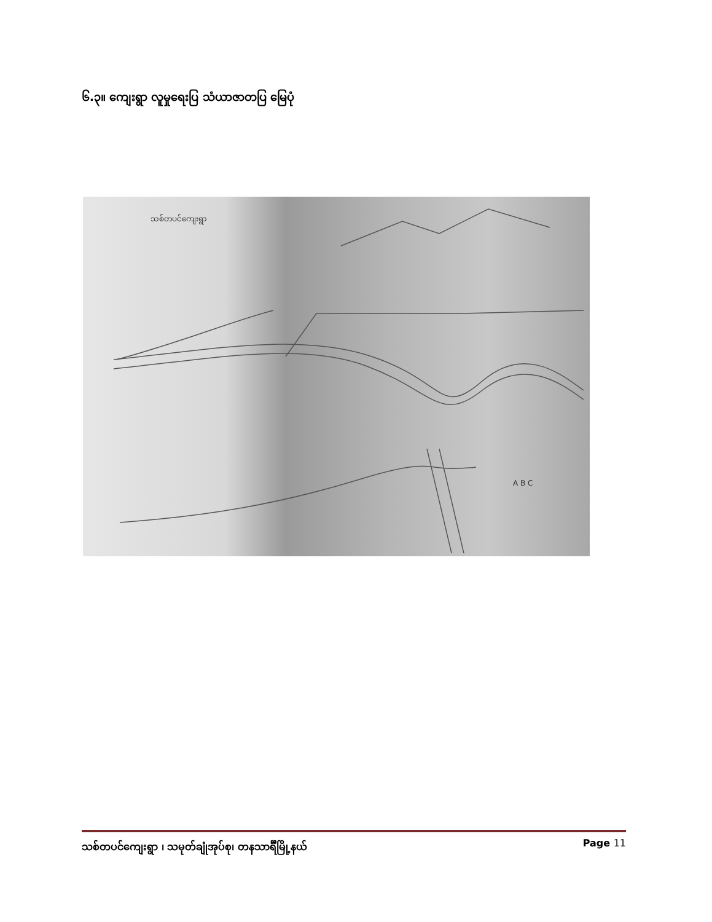၆.၃။ ကျေးရွာ လူမှုရေးပြ သံယာဇာတပြ မြေပုံ
သစ်တပင်ကျေးရွာ
A B C
သစ်တပင်ကျေးရွာ ၊ သမုတ်ချုံအုပ်စု၊ တနသာင်္ရီမြို့နယ် Page 11